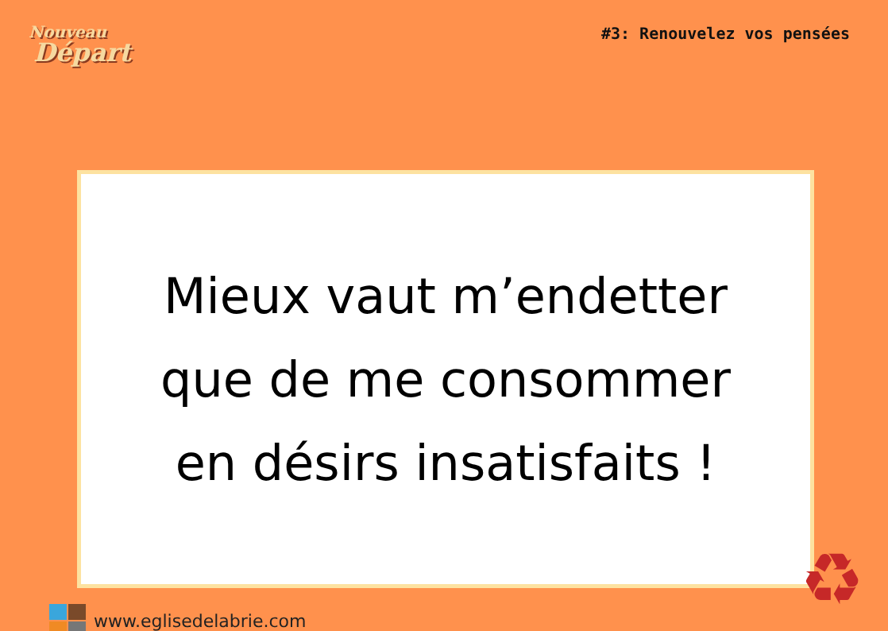Nouveau
Départ
#3: Renouvelez vos pensées
Mieux vaut m’endetter
que de me consommer
en désirs insatisfaits !
www.eglisedelabrie.com
♻